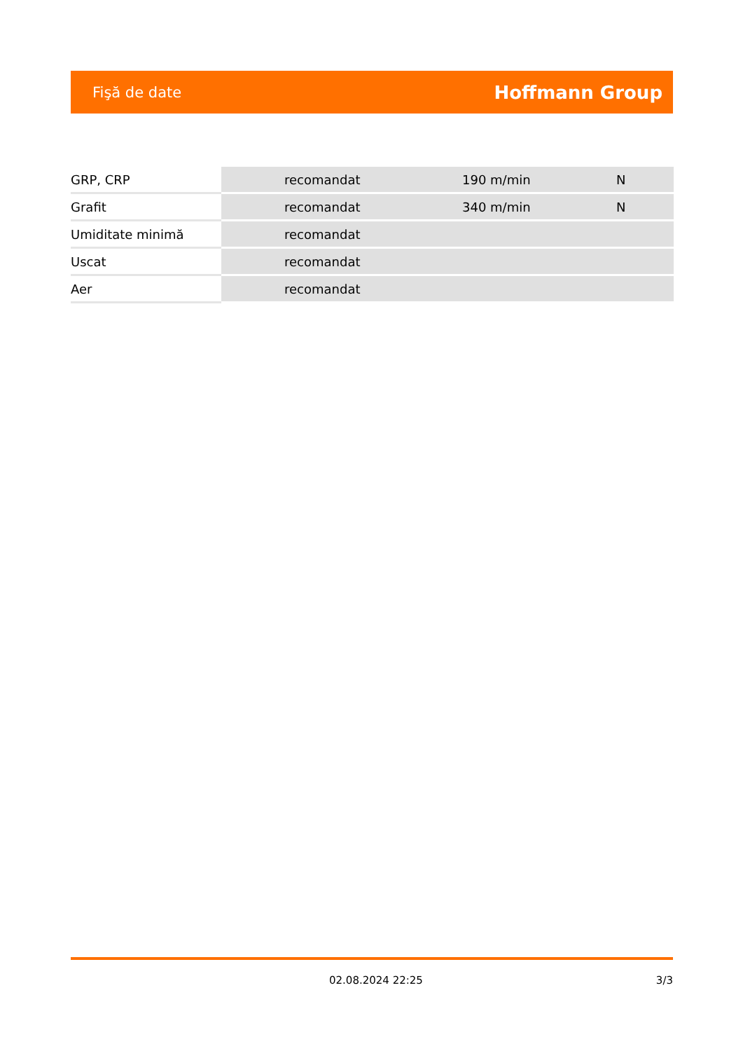Fişă de date Hoffmann Group
| GRP, CRP | | recomandat | 190 m/min | N |
| Grafit | | recomandat | 340 m/min | N |
| Umiditate minimă | | recomandat | | |
| Uscat | | recomandat | | |
| Aer | | recomandat | | |
02.08.2024 22:25 3/3